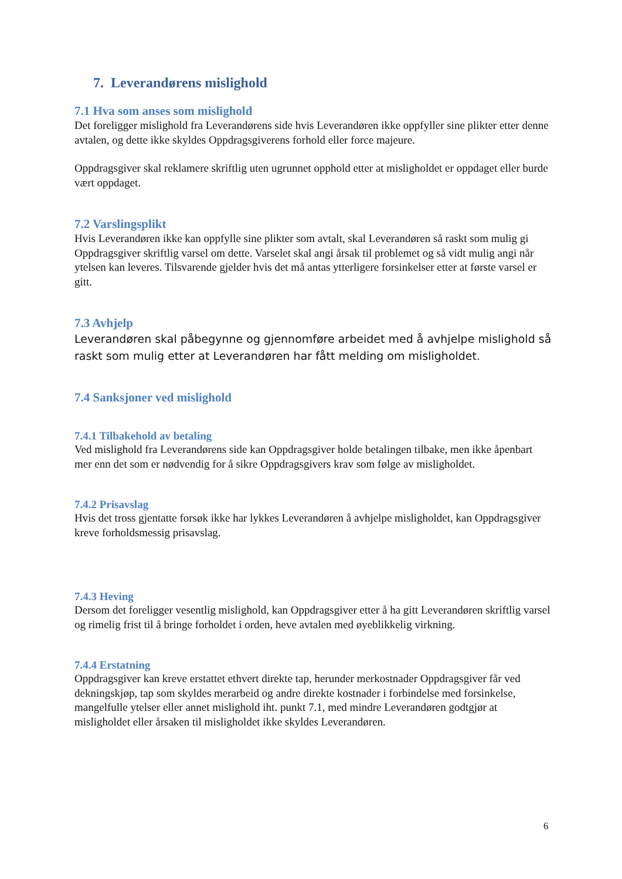7. Leverandørens mislighold
7.1 Hva som anses som mislighold
Det foreligger mislighold fra Leverandørens side hvis Leverandøren ikke oppfyller sine plikter etter denne avtalen, og dette ikke skyldes Oppdragsgiverens forhold eller force majeure.
Oppdragsgiver skal reklamere skriftlig uten ugrunnet opphold etter at misligholdet er oppdaget eller burde vært oppdaget.
7.2 Varslingsplikt
Hvis Leverandøren ikke kan oppfylle sine plikter som avtalt, skal Leverandøren så raskt som mulig gi Oppdragsgiver skriftlig varsel om dette. Varselet skal angi årsak til problemet og så vidt mulig angi når ytelsen kan leveres. Tilsvarende gjelder hvis det må antas ytterligere forsinkelser etter at første varsel er gitt.
7.3 Avhjelp
Leverandøren skal påbegynne og gjennomføre arbeidet med å avhjelpe mislighold så raskt som mulig etter at Leverandøren har fått melding om misligholdet.
7.4 Sanksjoner ved mislighold
7.4.1 Tilbakehold av betaling
Ved mislighold fra Leverandørens side kan Oppdragsgiver holde betalingen tilbake, men ikke åpenbart mer enn det som er nødvendig for å sikre Oppdragsgivers krav som følge av misligholdet.
7.4.2 Prisavslag
Hvis det tross gjentatte forsøk ikke har lykkes Leverandøren å avhjelpe misligholdet, kan Oppdragsgiver kreve forholdsmessig prisavslag.
7.4.3 Heving
Dersom det foreligger vesentlig mislighold, kan Oppdragsgiver etter å ha gitt Leverandøren skriftlig varsel og rimelig frist til å bringe forholdet i orden, heve avtalen med øyeblikkelig virkning.
7.4.4 Erstatning
Oppdragsgiver kan kreve erstattet ethvert direkte tap, herunder merkostnader Oppdragsgiver får ved dekningskjøp, tap som skyldes merarbeid og andre direkte kostnader i forbindelse med forsinkelse, mangelfulle ytelser eller annet mislighold iht. punkt 7.1, med mindre Leverandøren godtgjør at misligholdet eller årsaken til misligholdet ikke skyldes Leverandøren.
6